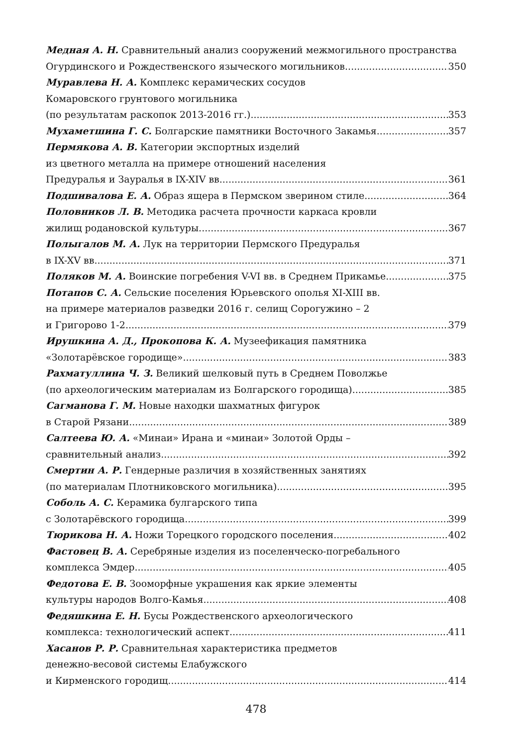Медная А. Н. Сравнительный анализ сооружений межмогильного пространства
Огурдинского и Рождественского языческого могильников 350
Муравлева Н. А. Комплекс керамических сосудов
Комаровского грунтового могильника
(по результатам раскопок 2013-2016 гг.) 353
Мухаметшина Г. С. Болгарские памятники Восточного Закамья 357
Пермякова А. В. Категории экспортных изделий
из цветного металла на примере отношений населения
Предуралья и Зауралья в IX-XIV вв. 361
Подшивалова Е. А. Образ ящера в Пермском зверином стиле 364
Половников Л. В. Методика расчета прочности каркаса кровли
жилищ родановской культуры 367
Полыгалов М. А. Лук на территории Пермского Предуралья
в IX-XV вв. 371
Поляков М. А. Воинские погребения V-VI вв. в Среднем Прикамье 375
Потапов С. А. Сельские поселения Юрьевского ополья XI-XIII вв.
на примере материалов разведки 2016 г. селищ Сорогужино – 2
и Григорово 1-2 379
Ирушкина А. Д., Прокопова К. А. Музеефикация памятника
«Золотарёвское городище» 383
Рахматуллина Ч. З. Великий шелковый путь в Среднем Поволжье
(по археологическим материалам из Болгарского городища) 385
Сагманова Г. М. Новые находки шахматных фигурок
в Старой Рязани 389
Салтеева Ю. А. «Минаи» Ирана и «минаи» Золотой Орды –
сравнительный анализ 392
Смертин А. Р. Гендерные различия в хозяйственных занятиях
(по материалам Плотниковского могильника) 395
Соболь А. С. Керамика булгарского типа
с Золотарёвского городища 399
Тюрикова Н. А. Ножи Торецкого городского поселения 402
Фастовец В. А. Серебряные изделия из поселенческо-погребального
комплекса Эмдер 405
Федотова Е. В. Зооморфные украшения как яркие элементы
культуры народов Волго-Камья 408
Федяшкина Е. Н. Бусы Рождественского археологического
комплекса: технологический аспект 411
Хасанов Р. Р. Сравнительная характеристика предметов
денежно-весовой системы Елабужского
и Кирменского городищ 414
478